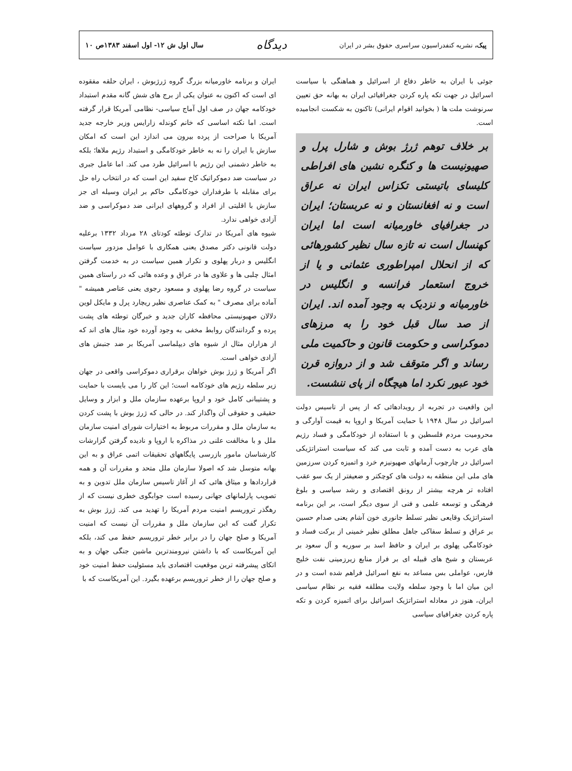پیک، نشریه کنفدراسیون سراسری حقوق بشر در ایران
دیدگاه
سال اول ش ۱۲- اول اسفند ۱۳۸۳ص ۱۰
جوئی با ایران به خاطر دفاع از اسرائیل و هماهنگی با سیاست اسرائیل در جهت تکه پاره کردن جغرافیائی ایران به بهانه حق تعیین سرنوشت ملت ها ( بخوانید اقوام ایرانی) تاکنون به شکست انجامیده است.
بر خلاف توهم ژرژ بوش و شارل پرل و صهیونیست ها و کنگره نشین های افراطی کلیسای باتیستی تکزاس ایران نه عراق است و نه افغانستان و نه عربستان؛ ایران در جغرافیای خاورمیانه است اما ایران کهنسال است نه تازه سال نظیر کشورهائی که از انحلال امپراطوری عثمانی و یا از خروج استعمار فرانسه و انگلیس در خاورمیانه و نزدیک به وجود آمده اند. ایران از صد سال قبل خود را به مرزهای دموکراسی و حکومت قانون و حاکمیت ملی رساند و اگر متوقف شد و از دروازه قرن خود عبور نکرد اما هیچگاه از پای ننشست.
این واقعیت در تجربه از رویدادهائی که از پس از تاسیس دولت اسرائیل در سال ۱۹۴۸ با حمایت آمریکا و اروپا به قیمت آوارگی و محرومیت مردم فلسطین و با استفاده از خودکامگی و فساد رژیم های عرب به دست آمده و ثابت می کند که سیاست استراتژیکی اسرائیل در چارچوب آرمانهای صهیونیزم خرد و اتمیزه کردن سرزمین های ملی این منطقه به دولت های کوچکتر و ضعیفتر از یک سو عقب افتاده تر هرچه بیشتر از رونق اقتصادی و رشد سیاسی و بلوغ فرهنگی و توسعه علمی و فنی از سوی دیگر است، بر این برنامه استراتژیک وقایعی نظیر تسلط جانوری خون آشام یعنی صدام حسین بر عراق و تسلط سفاکی جاهل مطلق نظیر خمینی از برکت فساد و خودکامگی پهلوی بر ایران و حافظ اسد بر سوریه و آل سعود بر عربستان و شیخ های قبیله ای بر فراز منابع زیرزمینی نفت خلیج فارس، عواملی بس مساعد به نفع اسرائیل فراهم شده است و در این میان اما با وجود سلطه ولایت مطلقه فقیه بر نظام سیاسی ایران، هنوز در معادله استراتژیک اسرائیل برای اتمیزه کردن و تکه پاره کردن جغرافیای سیاسی
ایران و برنامه خاورمیانه بزرگ گروه ژرژبوش ، ایران حلقه مفقوده ای است که اکنون به عنوان یکی از برج های شش گانه مقدم استبداد خودکامه جهان در صف اول آماج سیاسی- نظامی آمریکا قرار گرفته است. اما نکته اساسی که خانم کوندله زارایس وزیر خارجه جدید آمریکا با صراحت از پرده بیرون می اندازد این است که امکان سازش با ایران را نه به خاطر خودکامگی و استبداد رژیم ملاها؛ بلکه به خاطر دشمنی این رژیم با اسرائیل طرد می کند. اما عامل جبری در سیاست ضد دموکراتیک کاخ سفید این است که در انتخاب راه حل برای مقابله با طرفداران خودکامگی حاکم بر ایران وسیله ای جز سازش با اقلیتی از افراد و گروههای ایرانی ضد دموکراسی و ضد آزادی خواهی ندارد.
شیوه های آمریکا در تدارک توطئه کودتای ۲۸ مرداد ۱۳۳۲ برعلیه دولت قانونی دکتر مصدق یعنی همکاری با عوامل مزدور سیاست انگلیس و دربار پهلوی و تکرار همین سیاست در به خدمت گرفتن امثال چلبی ها و علاوی ها در عراق و وعده هائی که در راستای همین سیاست در گروه رضا پهلوی و مسعود رجوی یعنی عناصر همیشه " آماده برای مصرف " به کمک عناصری نظیر ریچارد پرل و مایکل لوین دلالان صهیونیستی محافظه کاران جدید و خبرگان توطئه های پشت پرده و گردانندگان روابط مخفی به وجود آورده خود مثال های اند که از هزاران مثال از شیوه های دیپلماسی آمریکا بر ضد جنبش های آزادی خواهی است.
اگر آمریکا و ژرژ بوش خواهان برقراری دموکراسی واقعی در جهان زیر سلطه رژیم های خودکامه است؛ این کار را می بایست با حمایت و پشتیبانی کامل خود و اروپا برعهده سازمان ملل و ابزار و وسایل حقیقی و حقوقی آن واگذار کند. در حالی که ژرژ بوش با پشت کردن به سازمان ملل و مقررات مربوط به اختیارات شورای امنیت سازمان ملل و با مخالفت علنی در مذاکره با اروپا و نادیده گرفتن گزارشات کارشناسان مامور بازرسی پایگاههای تحقیقات اتمی عراق و به این بهانه متوسل شد که اصولا سازمان ملل متحد و مقررات آن و همه قراردادها و میثاق هائی که از آغاز تاسیس سازمان ملل تدوین و به تصویب پارلمانهای جهانی رسیده است جوابگوی خطری نیست که از رهگذر تروریسم امنیت مردم آمریکا را تهدید می کند. ژرژ بوش به تکرار گفت که این سازمان ملل و مقررات آن نیست که امنیت آمریکا و صلح جهان را در برابر خطر تروریسم حفظ می کند، بلکه این آمریکاست که با داشتن نیرومندترین ماشین جنگی جهان و به اتکای پیشرفته ترین موقعیت اقتصادی باید مسئولیت حفظ امنیت خود و صلح جهان را از خطر تروریسم برعهده بگیرد. این آمریکاست که با